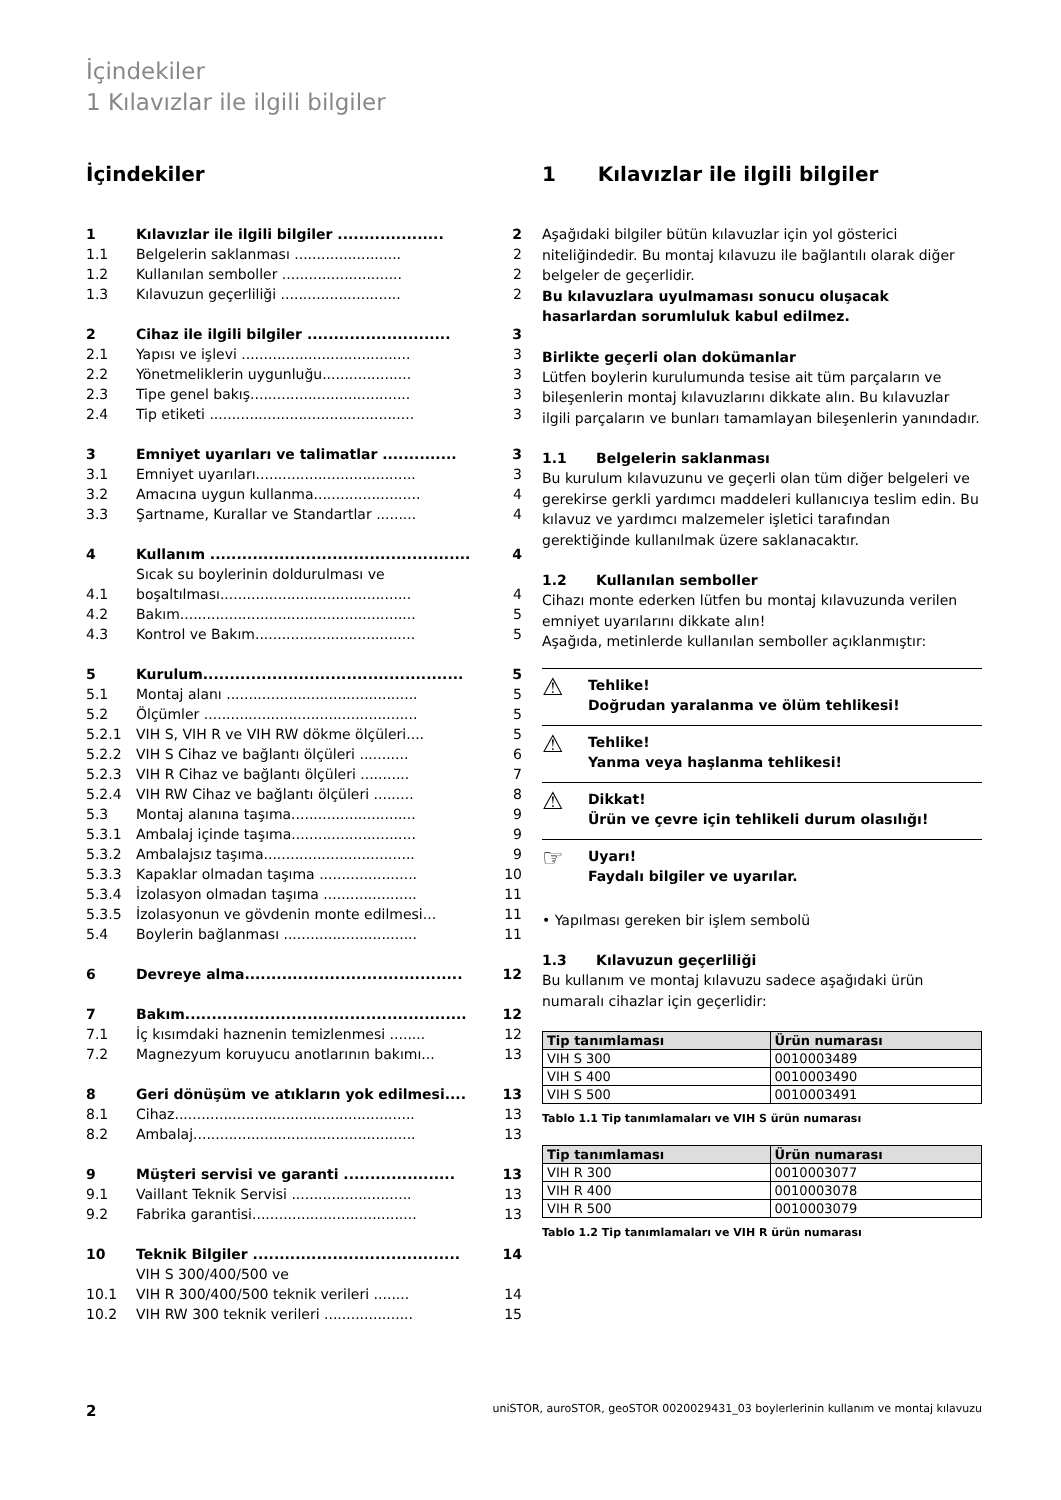İçindekiler
1 Kılavızlar ile ilgili bilgiler
İçindekiler
| 1 | Kılavızlar ile ilgili bilgiler .................... | 2 |
| 1.1 | Belgelerin saklanması ........................ | 2 |
| 1.2 | Kullanılan semboller ........................... | 2 |
| 1.3 | Kılavuzun geçerliliği ........................... | 2 |
| 2 | Cihaz ile ilgili bilgiler ........................... | 3 |
| 2.1 | Yapısı ve işlevi ...................................... | 3 |
| 2.2 | Yönetmeliklerin uygunluğu.................... | 3 |
| 2.3 | Tipe genel bakış.................................... | 3 |
| 2.4 | Tip etiketi .............................................. | 3 |
| 3 | Emniyet uyarıları ve talimatlar .............. | 3 |
| 3.1 | Emniyet uyarıları.................................... | 3 |
| 3.2 | Amacına uygun kullanma........................ | 4 |
| 3.3 | Şartname, Kurallar ve Standartlar ......... | 4 |
| 4 | Kullanım ................................................. | 4 |
| 4.1 | Sıcak su boylerinin doldurulması ve boşaltılması........................................... | 4 |
| 4.2 | Bakım..................................................... | 5 |
| 4.3 | Kontrol ve Bakım.................................... | 5 |
| 5 | Kurulum................................................. | 5 |
| 5.1 | Montaj alanı ........................................... | 5 |
| 5.2 | Ölçümler ................................................ | 5 |
| 5.2.1 | VIH S, VIH R ve VIH RW dökme ölçüleri.... | 5 |
| 5.2.2 | VIH S Cihaz ve bağlantı ölçüleri ........... | 6 |
| 5.2.3 | VIH R Cihaz ve bağlantı ölçüleri ........... | 7 |
| 5.2.4 | VIH RW Cihaz ve bağlantı ölçüleri ......... | 8 |
| 5.3 | Montaj alanına taşıma............................ | 9 |
| 5.3.1 | Ambalaj içinde taşıma............................ | 9 |
| 5.3.2 | Ambalajsız taşıma.................................. | 9 |
| 5.3.3 | Kapaklar olmadan taşıma ...................... | 10 |
| 5.3.4 | İzolasyon olmadan taşıma ..................... | 11 |
| 5.3.5 | İzolasyonun ve gövdenin monte edilmesi... | 11 |
| 5.4 | Boylerin bağlanması .............................. | 11 |
| 6 | Devreye alma......................................... | 12 |
| 7 | Bakım..................................................... | 12 |
| 7.1 | İç kısımdaki haznenin temizlenmesi ........ | 12 |
| 7.2 | Magnezyum koruyucu anotlarının bakımı... | 13 |
| 8 | Geri dönüşüm ve atıkların yok edilmesi.... | 13 |
| 8.1 | Cihaz...................................................... | 13 |
| 8.2 | Ambalaj.................................................. | 13 |
| 9 | Müşteri servisi ve garanti ..................... | 13 |
| 9.1 | Vaillant Teknik Servisi ........................... | 13 |
| 9.2 | Fabrika garantisi..................................... | 13 |
| 10 | Teknik Bilgiler ....................................... | 14 |
| 10.1 | VIH S 300/400/500 ve VIH R 300/400/500 teknik verileri ........ | 14 |
| 10.2 | VIH RW 300 teknik verileri .................... | 15 |
1 Kılavızlar ile ilgili bilgiler
Aşağıdaki bilgiler bütün kılavuzlar için yol gösterici niteliğindedir. Bu montaj kılavuzu ile bağlantılı olarak diğer belgeler de geçerlidir.
Bu kılavuzlara uyulmaması sonucu oluşacak hasarlardan sorumluluk kabul edilmez.
Birlikte geçerli olan dokümanlar
Lütfen boylerin kurulumunda tesise ait tüm parçaların ve bileşenlerin montaj kılavuzlarını dikkate alın. Bu kılavuzlar ilgili parçaların ve bunları tamamlayan bileşenlerin yanındadır.
1.1 Belgelerin saklanması
Bu kurulum kılavuzunu ve geçerli olan tüm diğer belgeleri ve gerekirse gerkli yardımcı maddeleri kullanıcıya teslim edin. Bu kılavuz ve yardımcı malzemeler işletici tarafından gerektiğinde kullanılmak üzere saklanacaktır.
1.2 Kullanılan semboller
Cihazı monte ederken lütfen bu montaj kılavuzunda verilen emniyet uyarılarını dikkate alın!
Aşağıda, metinlerde kullanılan semboller açıklanmıştır:
⚠ Tehlike!
Doğrudan yaralanma ve ölüm tehlikesi!
⚠ Tehlike!
Yanma veya haşlanma tehlikesi!
⚠ Dikkat!
Ürün ve çevre için tehlikeli durum olasılığı!
☞ Uyarı!
Faydalı bilgiler ve uyarılar.
• Yapılması gereken bir işlem sembolü
1.3 Kılavuzun geçerliliği
Bu kullanım ve montaj kılavuzu sadece aşağıdaki ürün numaralı cihazlar için geçerlidir:
| Tip tanımlaması | Ürün numarası |
| --- | --- |
| VIH S 300 | 0010003489 |
| VIH S 400 | 0010003490 |
| VIH S 500 | 0010003491 |
Tablo 1.1 Tip tanımlamaları ve VIH S ürün numarası
| Tip tanımlaması | Ürün numarası |
| --- | --- |
| VIH R 300 | 0010003077 |
| VIH R 400 | 0010003078 |
| VIH R 500 | 0010003079 |
Tablo 1.2 Tip tanımlamaları ve VIH R ürün numarası
2 uniSTOR, auroSTOR, geoSTOR 0020029431_03 boylerlerinin kullanım ve montaj kılavuzu